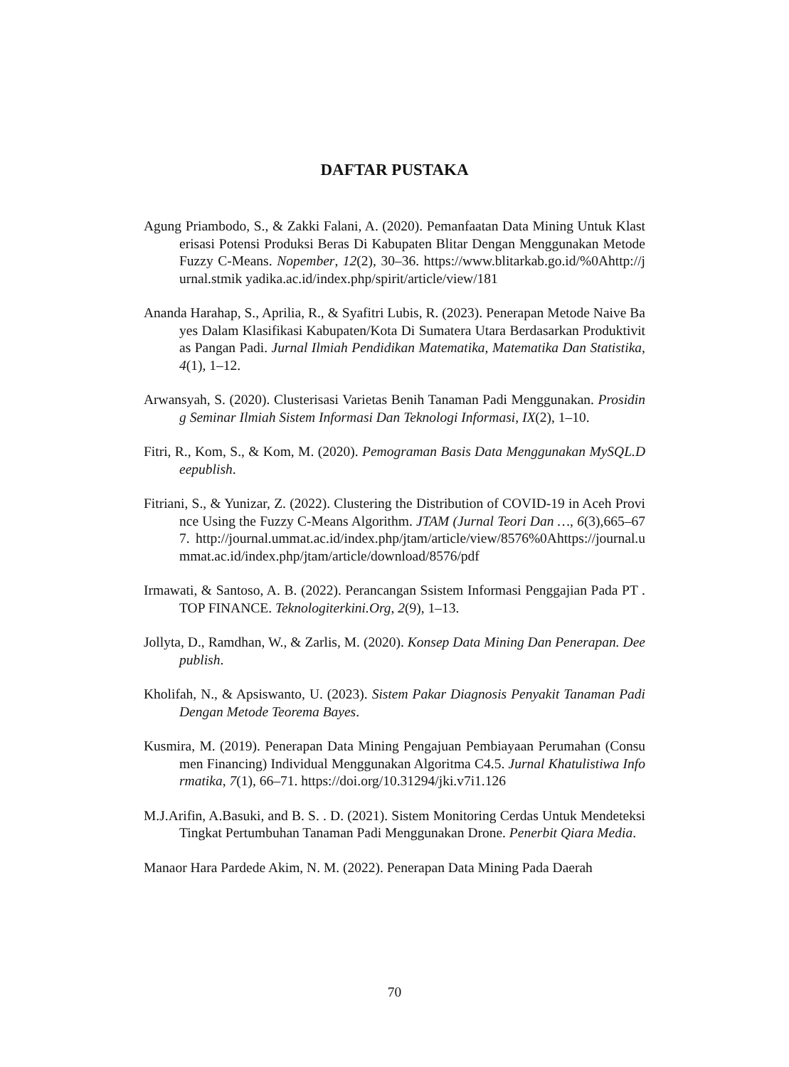DAFTAR PUSTAKA
Agung Priambodo, S., & Zakki Falani, A. (2020). Pemanfaatan Data Mining Untuk Klasterisasi Potensi Produksi Beras Di Kabupaten Blitar Dengan Menggunakan Metode Fuzzy C-Means. Nopember, 12(2), 30–36. https://www.blitarkab.go.id/%0Ahttp://jurnal.stmik yadika.ac.id/index.php/spirit/article/view/181
Ananda Harahap, S., Aprilia, R., & Syafitri Lubis, R. (2023). Penerapan Metode Naive Bayes Dalam Klasifikasi Kabupaten/Kota Di Sumatera Utara Berdasarkan Produktivitas Pangan Padi. Jurnal Ilmiah Pendidikan Matematika, Matematika Dan Statistika, 4(1), 1–12.
Arwansyah, S. (2020). Clusterisasi Varietas Benih Tanaman Padi Menggunakan. Prosiding Seminar Ilmiah Sistem Informasi Dan Teknologi Informasi, IX(2), 1–10.
Fitri, R., Kom, S., & Kom, M. (2020). Pemograman Basis Data Menggunakan MySQL.Deepublish.
Fitriani, S., & Yunizar, Z. (2022). Clustering the Distribution of COVID-19 in Aceh Province Using the Fuzzy C-Means Algorithm. JTAM (Jurnal Teori Dan …, 6(3),665–677. http://journal.ummat.ac.id/index.php/jtam/article/view/8576%0Ahttps://journal.ummat.ac.id/index.php/jtam/article/download/8576/pdf
Irmawati, & Santoso, A. B. (2022). Perancangan Ssistem Informasi Penggajian Pada PT . TOP FINANCE. Teknologiterkini.Org, 2(9), 1–13.
Jollyta, D., Ramdhan, W., & Zarlis, M. (2020). Konsep Data Mining Dan Penerapan. Deepublish.
Kholifah, N., & Apsiswanto, U. (2023). Sistem Pakar Diagnosis Penyakit Tanaman Padi Dengan Metode Teorema Bayes.
Kusmira, M. (2019). Penerapan Data Mining Pengajuan Pembiayaan Perumahan (Consumen Financing) Individual Menggunakan Algoritma C4.5. Jurnal Khatulistiwa Informatika, 7(1), 66–71. https://doi.org/10.31294/jki.v7i1.126
M.J.Arifin, A.Basuki, and B. S. . D. (2021). Sistem Monitoring Cerdas Untuk Mendeteksi Tingkat Pertumbuhan Tanaman Padi Menggunakan Drone. Penerbit Qiara Media.
Manaor Hara Pardede Akim, N. M. (2022). Penerapan Data Mining Pada Daerah
70